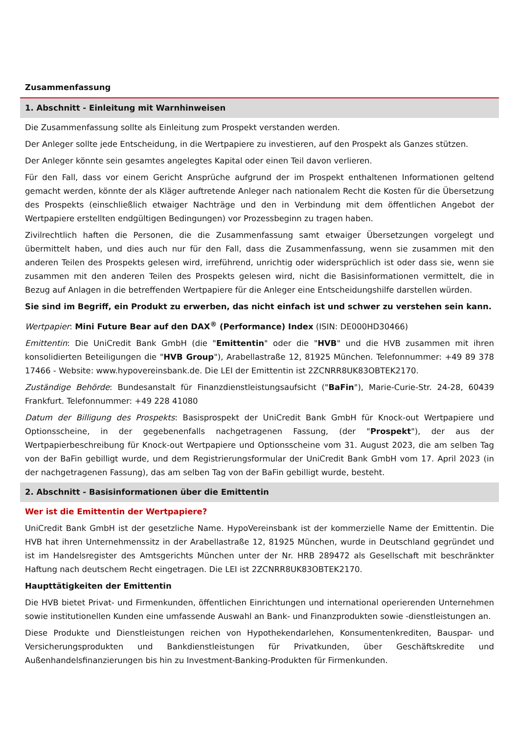Zusammenfassung
1. Abschnitt - Einleitung mit Warnhinweisen
Die Zusammenfassung sollte als Einleitung zum Prospekt verstanden werden.
Der Anleger sollte jede Entscheidung, in die Wertpapiere zu investieren, auf den Prospekt als Ganzes stützen.
Der Anleger könnte sein gesamtes angelegtes Kapital oder einen Teil davon verlieren.
Für den Fall, dass vor einem Gericht Ansprüche aufgrund der im Prospekt enthaltenen Informationen geltend gemacht werden, könnte der als Kläger auftretende Anleger nach nationalem Recht die Kosten für die Übersetzung des Prospekts (einschließlich etwaiger Nachträge und den in Verbindung mit dem öffentlichen Angebot der Wertpapiere erstellten endgültigen Bedingungen) vor Prozessbeginn zu tragen haben.
Zivilrechtlich haften die Personen, die die Zusammenfassung samt etwaiger Übersetzungen vorgelegt und übermittelt haben, und dies auch nur für den Fall, dass die Zusammenfassung, wenn sie zusammen mit den anderen Teilen des Prospekts gelesen wird, irreführend, unrichtig oder widersprüchlich ist oder dass sie, wenn sie zusammen mit den anderen Teilen des Prospekts gelesen wird, nicht die Basisinformationen vermittelt, die in Bezug auf Anlagen in die betreffenden Wertpapiere für die Anleger eine Entscheidungshilfe darstellen würden.
Sie sind im Begriff, ein Produkt zu erwerben, das nicht einfach ist und schwer zu verstehen sein kann.
Wertpapier: Mini Future Bear auf den DAX<sup>®</sup> (Performance) Index (ISIN: DE000HD30466)
Emittentin: Die UniCredit Bank GmbH (die "Emittentin" oder die "HVB" und die HVB zusammen mit ihren konsolidierten Beteiligungen die "HVB Group"), Arabellastraße 12, 81925 München. Telefonnummer: +49 89 378 17466 - Website: www.hypovereinsbank.de. Die LEI der Emittentin ist 2ZCNRR8UK83OBTEK2170.
Zuständige Behörde: Bundesanstalt für Finanzdienstleistungsaufsicht ("BaFin"), Marie-Curie-Str. 24-28, 60439 Frankfurt. Telefonnummer: +49 228 41080
Datum der Billigung des Prospekts: Basisprospekt der UniCredit Bank GmbH für Knock-out Wertpapiere und Optionsscheine, in der gegebenenfalls nachgetragenen Fassung, (der "Prospekt"), der aus der Wertpapierbeschreibung für Knock-out Wertpapiere und Optionsscheine vom 31. August 2023, die am selben Tag von der BaFin gebilligt wurde, und dem Registrierungsformular der UniCredit Bank GmbH vom 17. April 2023 (in der nachgetragenen Fassung), das am selben Tag von der BaFin gebilligt wurde, besteht.
2. Abschnitt - Basisinformationen über die Emittentin
Wer ist die Emittentin der Wertpapiere?
UniCredit Bank GmbH ist der gesetzliche Name. HypoVereinsbank ist der kommerzielle Name der Emittentin. Die HVB hat ihren Unternehmenssitz in der Arabellastraße 12, 81925 München, wurde in Deutschland gegründet und ist im Handelsregister des Amtsgerichts München unter der Nr. HRB 289472 als Gesellschaft mit beschränkter Haftung nach deutschem Recht eingetragen. Die LEI ist 2ZCNRR8UK83OBTEK2170.
Haupttätigkeiten der Emittentin
Die HVB bietet Privat- und Firmenkunden, öffentlichen Einrichtungen und international operierenden Unternehmen sowie institutionellen Kunden eine umfassende Auswahl an Bank- und Finanzprodukten sowie -dienstleistungen an.
Diese Produkte und Dienstleistungen reichen von Hypothekendarlehen, Konsumentenkrediten, Bauspar- und Versicherungsprodukten und Bankdienstleistungen für Privatkunden, über Geschäftskredite und Außenhandelsfinanzierungen bis hin zu Investment-Banking-Produkten für Firmenkunden.